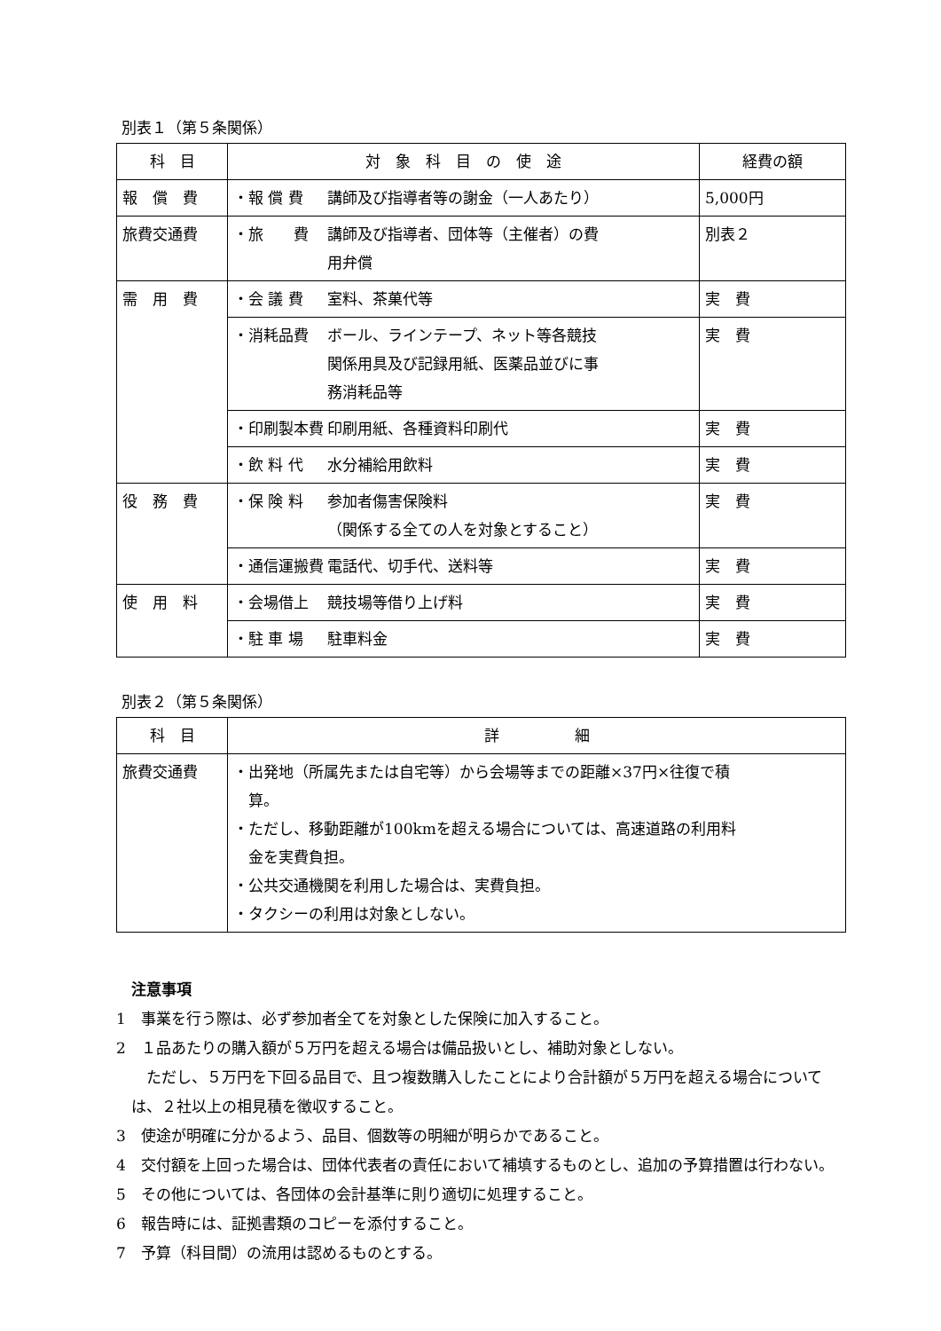別表１（第５条関係）
| 科 目 | 対 象 科 目 の 使 途 | 経費の額 |
| --- | --- | --- |
| 報 償 費 | ・報 償 費 講師及び指導者等の謝金（一人あたり） | 5,000円 |
| 旅費交通費 | ・旅 費 講師及び指導者、団体等（主催者）の費 用弁償 | 別表２ |
| 需 用 費 | ・会 議 費 室料、茶菓代等 | 実 費 |
| | ・消耗品費 ボール、ラインテープ、ネット等各競技 関係用具及び記録用紙、医薬品並びに事 務消耗品等 | 実 費 |
| | ・印刷製本費 印刷用紙、各種資料印刷代 | 実 費 |
| | ・飲 料 代 水分補給用飲料 | 実 費 |
| 役 務 費 | ・保 険 料 参加者傷害保険料 （関係する全ての人を対象とすること） | 実 費 |
| | ・通信運搬費 電話代、切手代、送料等 | 実 費 |
| 使 用 料 | ・会場借上 競技場等借り上げ料 | 実 費 |
| | ・駐 車 場 駐車料金 | 実 費 |
別表２（第５条関係）
| 科 目 | 詳 細 |
| --- | --- |
| 旅費交通費 | ・出発地（所属先または自宅等）から会場等までの距離×37円×往復で積 算。 ・ただし、移動距離が100kmを超える場合については、高速道路の利用料 金を実費負担。 ・公共交通機関を利用した場合は、実費負担。 ・タクシーの利用は対象としない。 |
注意事項
1　事業を行う際は、必ず参加者全てを対象とした保険に加入すること。
2　１品あたりの購入額が５万円を超える場合は備品扱いとし、補助対象としない。
　ただし、５万円を下回る品目で、且つ複数購入したことにより合計額が５万円を超える場合については、２社以上の相見積を徴収すること。
3　使途が明確に分かるよう、品目、個数等の明細が明らかであること。
4　交付額を上回った場合は、団体代表者の責任において補填するものとし、追加の予算措置は行わない。
5　その他については、各団体の会計基準に則り適切に処理すること。
6　報告時には、証拠書類のコピーを添付すること。
7　予算（科目間）の流用は認めるものとする。